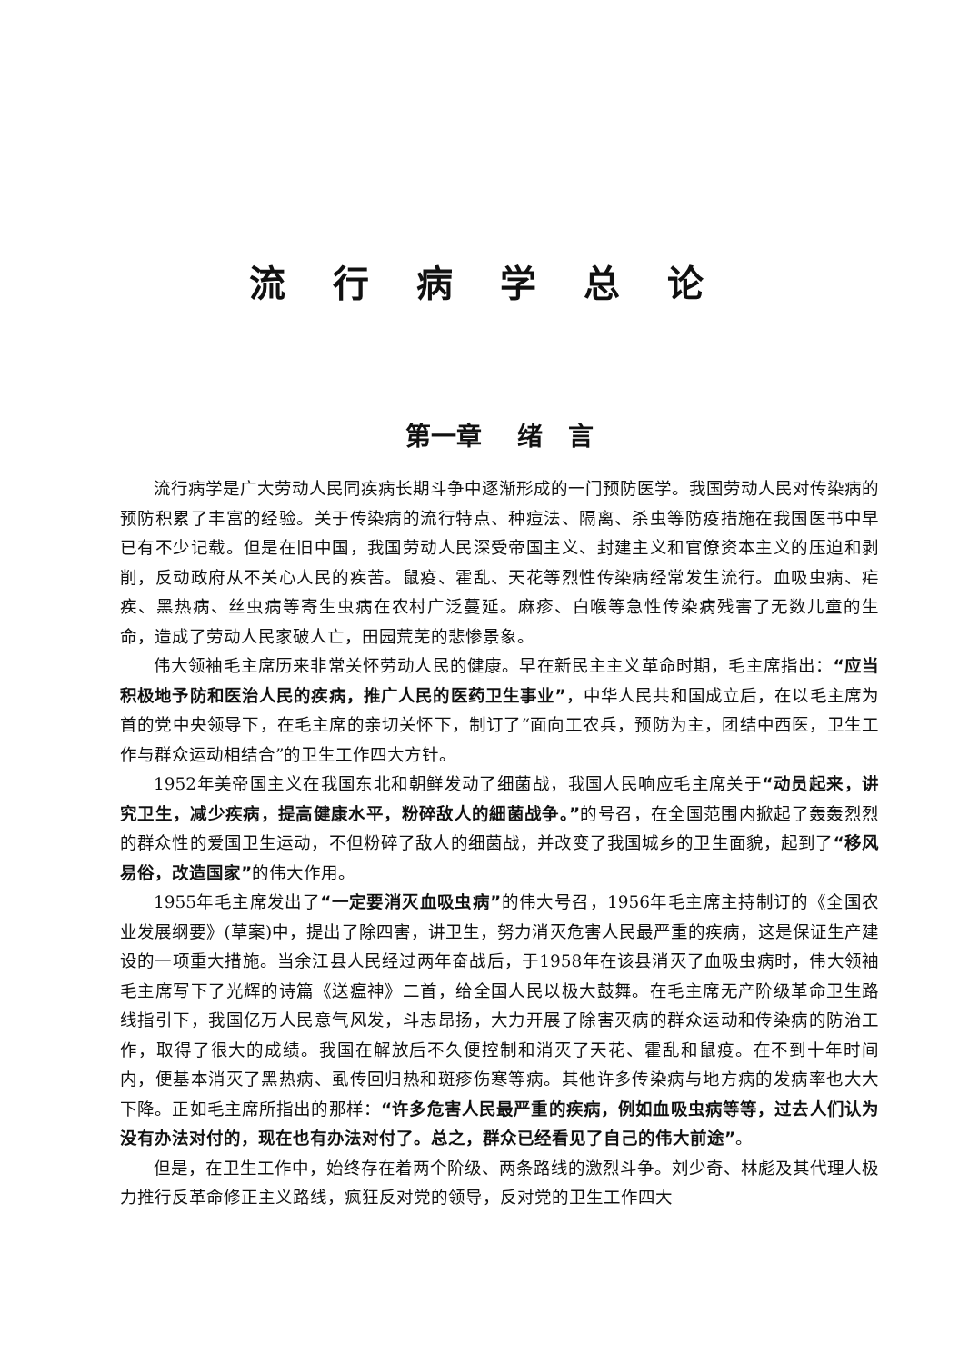流行病学总论
第一章 绪　言
流行病学是广大劳动人民同疾病长期斗争中逐渐形成的一门预防医学。我国劳动人民对传染病的预防积累了丰富的经验。关于传染病的流行特点、种痘法、隔离、杀虫等防疫措施在我国医书中早已有不少记载。但是在旧中国，我国劳动人民深受帝国主义、封建主义和官僚资本主义的压迫和剥削，反动政府从不关心人民的疾苦。鼠疫、霍乱、天花等烈性传染病经常发生流行。血吸虫病、疟疾、黑热病、丝虫病等寄生虫病在农村广泛蔓延。麻疹、白喉等急性传染病残害了无数儿童的生命，造成了劳动人民家破人亡，田园荒芜的悲惨景象。
伟大领袖毛主席历来非常关怀劳动人民的健康。早在新民主主义革命时期，毛主席指出：“应当积极地予防和医治人民的疾病，推广人民的医药卫生事业”，中华人民共和国成立后，在以毛主席为首的党中央领导下，在毛主席的亲切关怀下，制订了“面向工农兵，预防为主，团结中西医，卫生工作与群众运动相结合”的卫生工作四大方针。
1952年美帝国主义在我国东北和朝鲜发动了细菌战，我国人民响应毛主席关于“动员起来，讲究卫生，减少疾病，提高健康水平，粉碎敌人的細菌战争。”的号召，在全国范围内掀起了轰轰烈烈的群众性的爱国卫生运动，不但粉碎了敌人的细菌战，并改变了我国城乡的卫生面貌，起到了“移风易俗，改造国家”的伟大作用。
1955年毛主席发出了“一定要消灭血吸虫病”的伟大号召，1956年毛主席主持制订的《全国农业发展纲要》(草案)中，提出了除四害，讲卫生，努力消灭危害人民最严重的疾病，这是保证生产建设的一项重大措施。当余江县人民经过两年奋战后，于1958年在该县消灭了血吸虫病时，伟大领袖毛主席写下了光辉的诗篇《送瘟神》二首，给全国人民以极大鼓舞。在毛主席无产阶级革命卫生路线指引下，我国亿万人民意气风发，斗志昂扬，大力开展了除害灭病的群众运动和传染病的防治工作，取得了很大的成绩。我国在解放后不久便控制和消灭了天花、霍乱和鼠疫。在不到十年时间内，便基本消灭了黑热病、虱传回归热和斑疹伤寒等病。其他许多传染病与地方病的发病率也大大下降。正如毛主席所指出的那样：“许多危害人民最严重的疾病，例如血吸虫病等等，过去人们认为没有办法对付的，现在也有办法对付了。总之，群众已经看见了自己的伟大前途”。
但是，在卫生工作中，始终存在着两个阶级、两条路线的激烈斗争。刘少奇、林彪及其代理人极力推行反革命修正主义路线，疯狂反对党的领导，反对党的卫生工作四大